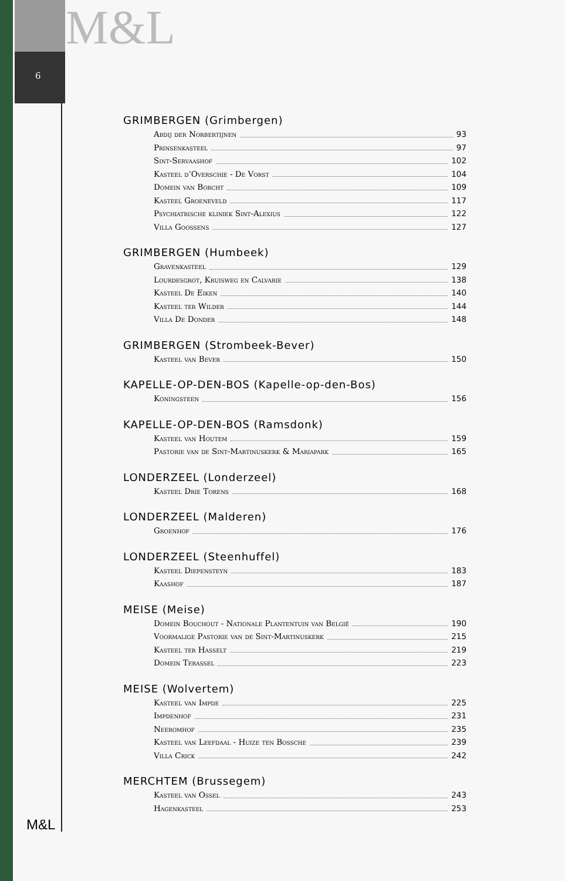M&L
6
GRIMBERGEN (Grimbergen)
Abdij der Norbertijnen 93
Prinsenkasteel 97
Sint-Servaashof 102
Kasteel d’Overschie - De Vorst 104
Domein van Borcht 109
Kasteel Groeneveld 117
Psychiatrische kliniek Sint-Alexius 122
Villa Goossens 127
GRIMBERGEN (Humbeek)
Gravenkasteel 129
Lourdesgrot, Kruisweg en Calvarie 138
Kasteel De Eiken 140
Kasteel ter Wilder 144
Villa De Donder 148
GRIMBERGEN (Strombeek-Bever)
Kasteel van Bever 150
KAPELLE-OP-DEN-BOS (Kapelle-op-den-Bos)
Koningsteen 156
KAPELLE-OP-DEN-BOS (Ramsdonk)
Kasteel van Houtem 159
Pastorie van de Sint-Martinuskerk & Mariapark 165
LONDERZEEL (Londerzeel)
Kasteel Drie Torens 168
LONDERZEEL (Malderen)
Groenhof 176
LONDERZEEL (Steenhuffel)
Kasteel Diepensteyn 183
Kaashof 187
MEISE (Meise)
Domein Bouchout - Nationale Plantentuin van België 190
Voormalige Pastorie van de Sint-Martinuskerk 215
Kasteel ter Hasselt 219
Domein Terassel 223
MEISE (Wolvertem)
Kasteel van Impde 225
Impdenhof 231
Neeromhof 235
Kasteel van Leefdaal - Huize ten Bossche 239
Villa Crick 242
MERCHTEM (Brussegem)
Kasteel van Ossel 243
Hagenkasteel 253
M&L